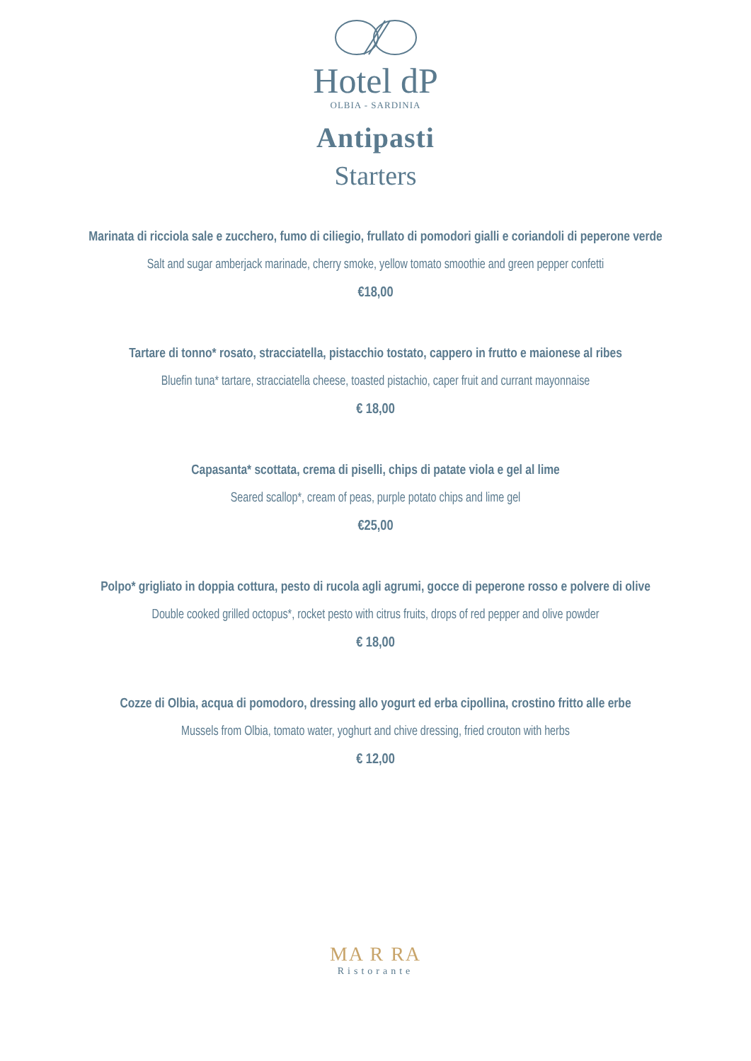Hotel dP
OLBIA - SARDINIA
Antipasti
Starters
Marinata di ricciola sale e zucchero, fumo di ciliegio, frullato di pomodori gialli e coriandoli di peperone verde
Salt and sugar amberjack marinade, cherry smoke, yellow tomato smoothie and green pepper confetti
€18,00
Tartare di tonno* rosato, stracciatella, pistacchio tostato, cappero in frutto e maionese al ribes
Bluefin tuna* tartare, stracciatella cheese, toasted pistachio, caper fruit and currant mayonnaise
€ 18,00
Capasanta* scottata, crema di piselli, chips di patate viola e gel al lime
Seared scallop*, cream of peas, purple potato chips and lime gel
€25,00
Polpo* grigliato in doppia cottura, pesto di rucola agli agrumi, gocce di peperone rosso e polvere di olive
Double cooked grilled octopus*, rocket pesto with citrus fruits, drops of red pepper and olive powder
€ 18,00
Cozze di Olbia, acqua di pomodoro, dressing allo yogurt ed erba cipollina, crostino fritto alle erbe
Mussels from Olbia, tomato water, yoghurt and chive dressing, fried crouton with herbs
€ 12,00
MA R RA
Ristorante